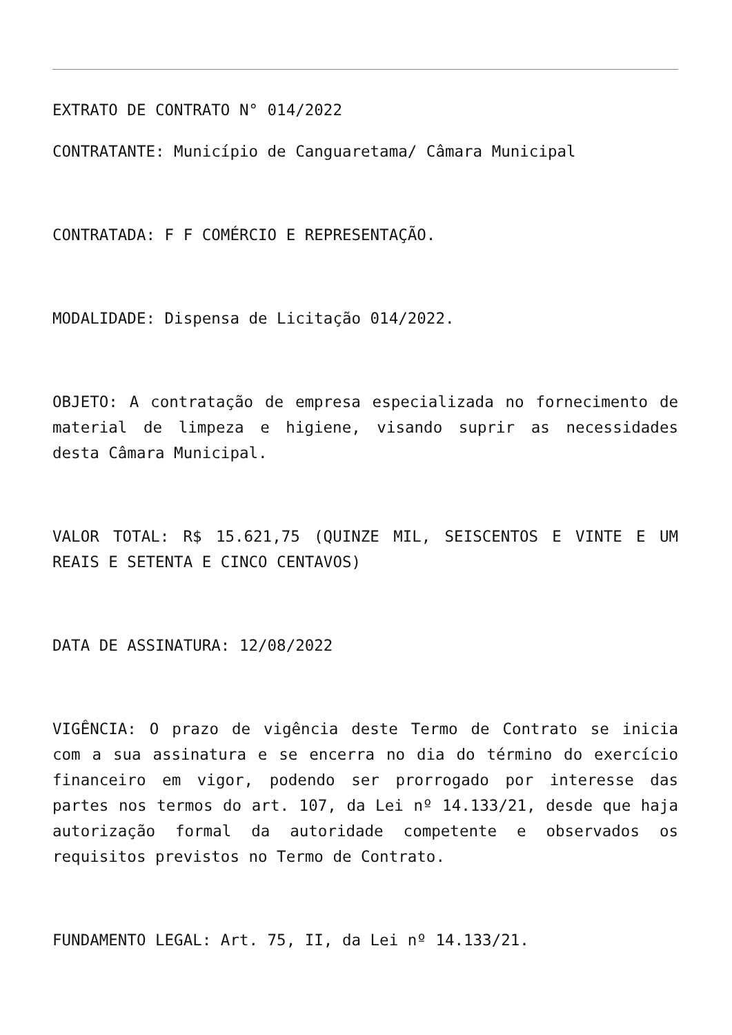EXTRATO DE CONTRATO N° 014/2022
CONTRATANTE: Município de Canguaretama/ Câmara Municipal
CONTRATADA: F F COMÉRCIO E REPRESENTAÇÃO.
MODALIDADE: Dispensa de Licitação 014/2022.
OBJETO: A contratação de empresa especializada no fornecimento de material de limpeza e higiene, visando suprir as necessidades desta Câmara Municipal.
VALOR TOTAL: R$ 15.621,75 (QUINZE MIL, SEISCENTOS E VINTE E UM REAIS E SETENTA E CINCO CENTAVOS)
DATA DE ASSINATURA: 12/08/2022
VIGÊNCIA: O prazo de vigência deste Termo de Contrato se inicia com a sua assinatura e se encerra no dia do término do exercício financeiro em vigor, podendo ser prorrogado por interesse das partes nos termos do art. 107, da Lei nº 14.133/21, desde que haja autorização formal da autoridade competente e observados os requisitos previstos no Termo de Contrato.
FUNDAMENTO LEGAL: Art. 75, II, da Lei nº 14.133/21.